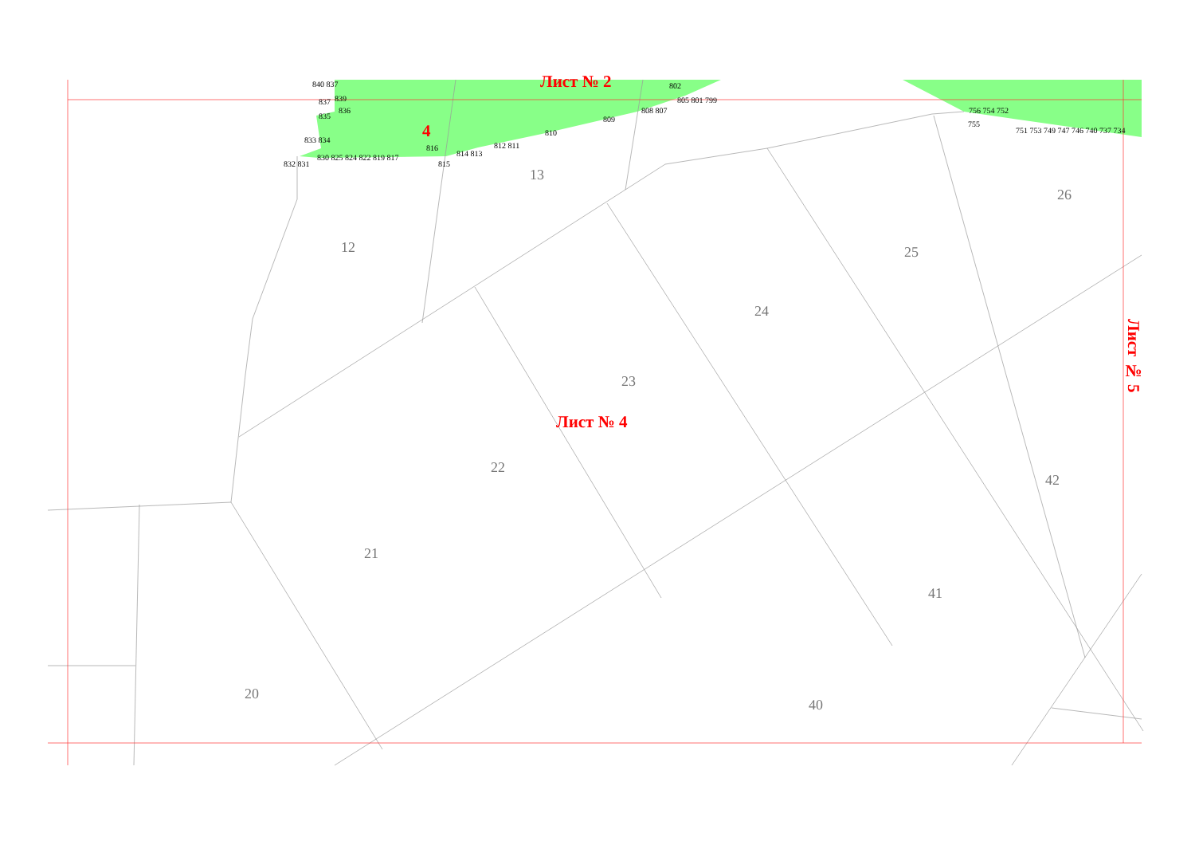Лист № 2
Лист № 4
Лист № 5
4
12
13
22
23
24
25
26
21
20
40
41
42
840 837
839
837
836
835
833 834
832 831
830 825 824 822 819 817
816
815
814 813
812 811
810
809
808 807
802
805 801 799
756 754 752
755
751 753 749 747 746 740 737 734